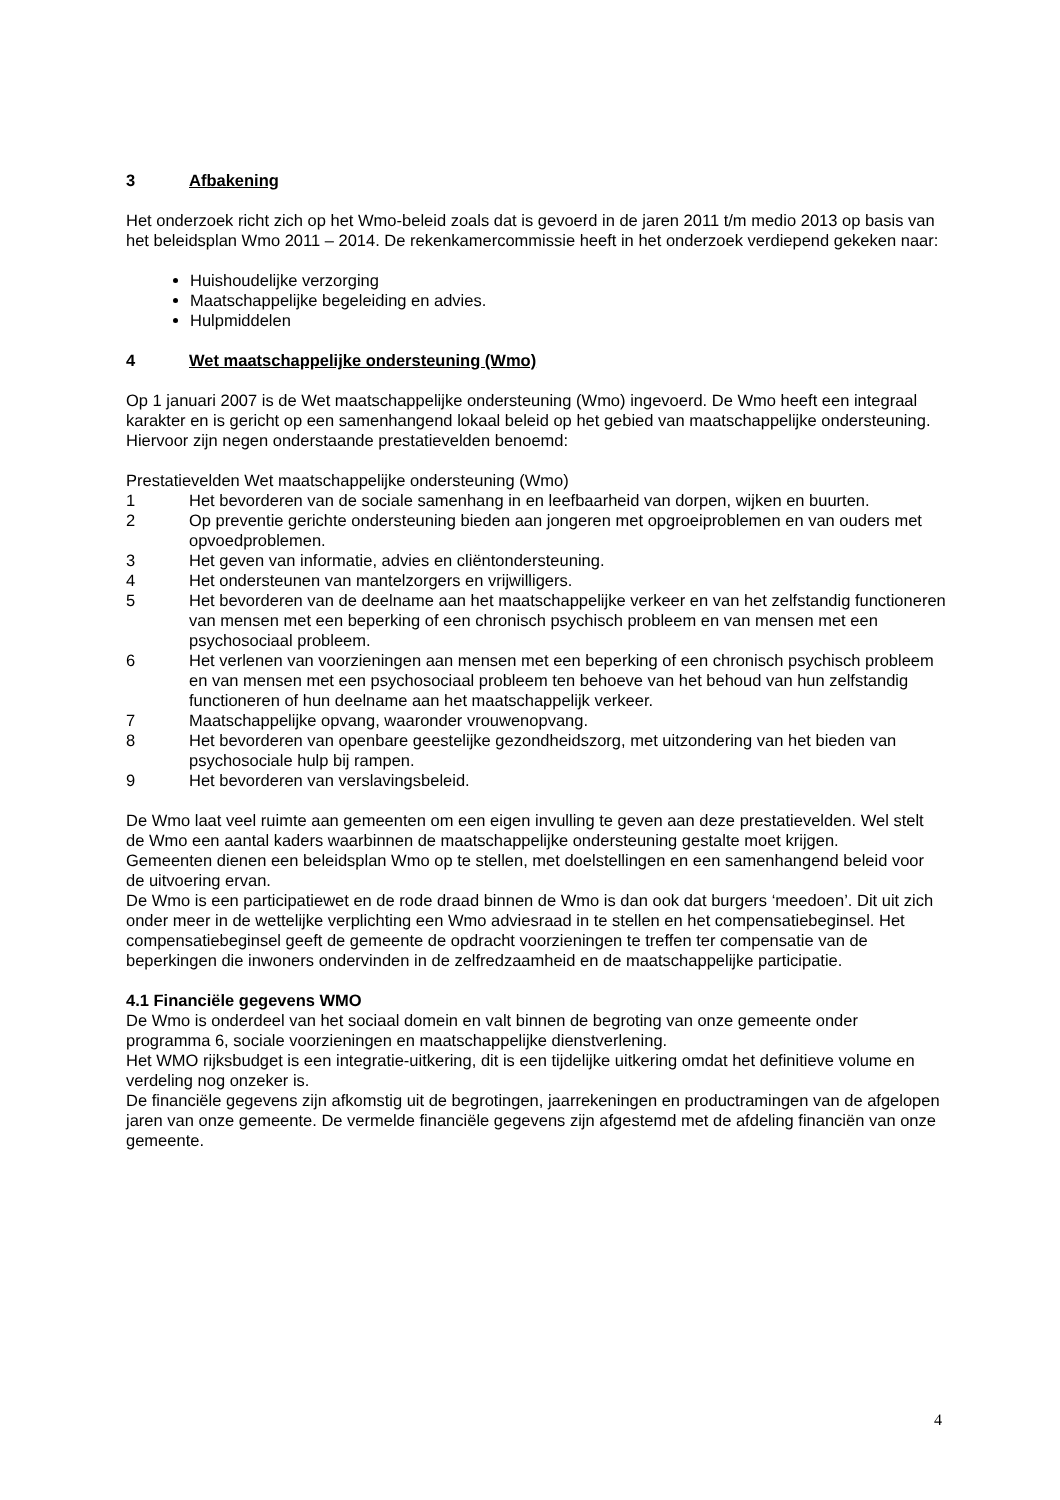3 Afbakening
Het onderzoek richt zich op het Wmo-beleid zoals dat is gevoerd in de jaren 2011 t/m medio 2013 op basis van het beleidsplan Wmo 2011 – 2014. De rekenkamercommissie heeft in het onderzoek verdiepend gekeken naar:
Huishoudelijke verzorging
Maatschappelijke begeleiding en advies.
Hulpmiddelen
4 Wet maatschappelijke ondersteuning (Wmo)
Op 1 januari 2007 is de Wet maatschappelijke ondersteuning (Wmo) ingevoerd. De Wmo heeft een integraal karakter en is gericht op een samenhangend lokaal beleid op het gebied van maatschappelijke ondersteuning. Hiervoor zijn negen onderstaande prestatievelden benoemd:
Prestatievelden Wet maatschappelijke ondersteuning (Wmo)
1 Het bevorderen van de sociale samenhang in en leefbaarheid van dorpen, wijken en buurten.
2 Op preventie gerichte ondersteuning bieden aan jongeren met opgroeiproblemen en van ouders met opvoedproblemen.
3 Het geven van informatie, advies en cliëntondersteuning.
4 Het ondersteunen van mantelzorgers en vrijwilligers.
5 Het bevorderen van de deelname aan het maatschappelijke verkeer en van het zelfstandig functioneren van mensen met een beperking of een chronisch psychisch probleem en van mensen met een psychosociaal probleem.
6 Het verlenen van voorzieningen aan mensen met een beperking of een chronisch psychisch probleem en van mensen met een psychosociaal probleem ten behoeve van het behoud van hun zelfstandig functioneren of hun deelname aan het maatschappelijk verkeer.
7 Maatschappelijke opvang, waaronder vrouwenopvang.
8 Het bevorderen van openbare geestelijke gezondheidszorg, met uitzondering van het bieden van psychosociale hulp bij rampen.
9 Het bevorderen van verslavingsbeleid.
De Wmo laat veel ruimte aan gemeenten om een eigen invulling te geven aan deze prestatievelden. Wel stelt de Wmo een aantal kaders waarbinnen de maatschappelijke ondersteuning gestalte moet krijgen.
Gemeenten dienen een beleidsplan Wmo op te stellen, met doelstellingen en een samenhangend beleid voor de uitvoering ervan.
De Wmo is een participatiewet en de rode draad binnen de Wmo is dan ook dat burgers ‘meedoen’. Dit uit zich onder meer in de wettelijke verplichting een Wmo adviesraad in te stellen en het compensatiebeginsel. Het compensatiebeginsel geeft de gemeente de opdracht voorzieningen te treffen ter compensatie van de beperkingen die inwoners ondervinden in de zelfredzaamheid en de maatschappelijke participatie.
4.1 Financiële gegevens WMO
De Wmo is onderdeel van het sociaal domein en valt binnen de begroting van onze gemeente onder programma 6, sociale voorzieningen en maatschappelijke dienstverlening.
Het WMO rijksbudget is een integratie-uitkering, dit is een tijdelijke uitkering omdat het definitieve volume en verdeling nog onzeker is.
De financiële gegevens zijn afkomstig uit de begrotingen, jaarrekeningen en productramingen van de afgelopen jaren van onze gemeente. De vermelde financiële gegevens zijn afgestemd met de afdeling financiën van onze gemeente.
4